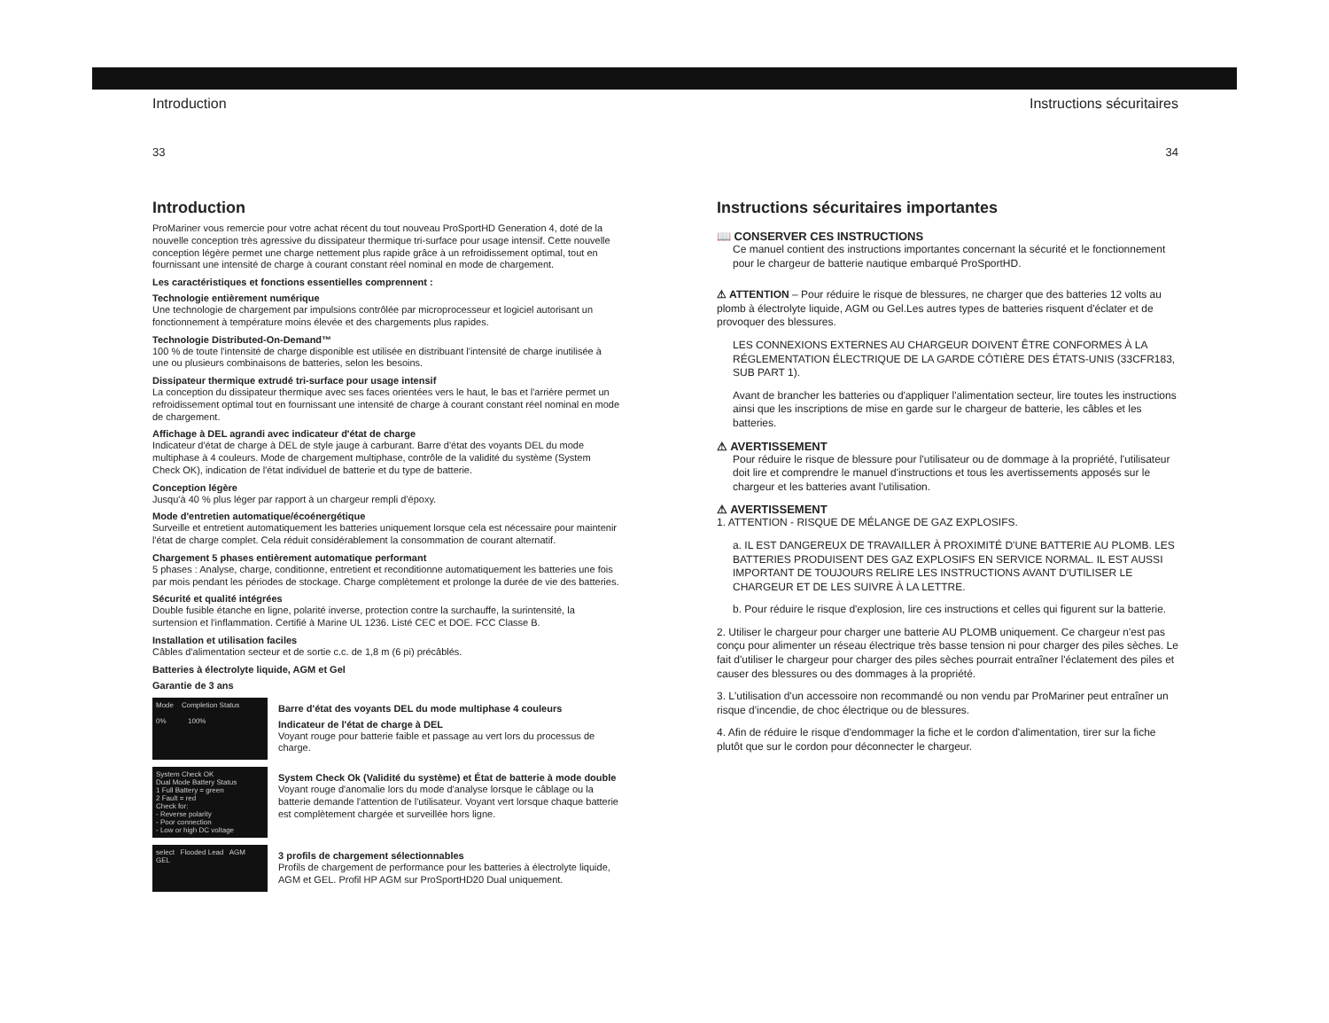Introduction
33
Introduction
ProMariner vous remercie pour votre achat récent du tout nouveau ProSportHD Generation 4, doté de la nouvelle conception très agressive du dissipateur thermique tri-surface pour usage intensif. Cette nouvelle conception légère permet une charge nettement plus rapide grâce à un refroidissement optimal, tout en fournissant une intensité de charge à courant constant réel nominal en mode de chargement.
Les caractéristiques et fonctions essentielles comprennent :
Technologie entièrement numérique
Une technologie de chargement par impulsions contrôlée par microprocesseur et logiciel autorisant un fonctionnement à température moins élevée et des chargements plus rapides.
Technologie Distributed-On-Demand™
100 % de toute l'intensité de charge disponible est utilisée en distribuant l'intensité de charge inutilisée à une ou plusieurs combinaisons de batteries, selon les besoins.
Dissipateur thermique extrudé tri-surface pour usage intensif
La conception du dissipateur thermique avec ses faces orientées vers le haut, le bas et l'arrière permet un refroidissement optimal tout en fournissant une intensité de charge à courant constant réel nominal en mode de chargement.
Affichage à DEL agrandi avec indicateur d'état de charge
Indicateur d'état de charge à DEL de style jauge à carburant. Barre d'état des voyants DEL du mode multiphase à 4 couleurs. Mode de chargement multiphase, contrôle de la validité du système (System Check OK), indication de l'état individuel de batterie et du type de batterie.
Conception légère
Jusqu'à 40 % plus léger par rapport à un chargeur rempli d'époxy.
Mode d'entretien automatique/écoénergétique
Surveille et entretient automatiquement les batteries uniquement lorsque cela est nécessaire pour maintenir l'état de charge complet. Cela réduit considérablement la consommation de courant alternatif.
Chargement 5 phases entièrement automatique performant
5 phases : Analyse, charge, conditionne, entretient et reconditionne automatiquement les batteries une fois par mois pendant les périodes de stockage. Charge complètement et prolonge la durée de vie des batteries.
Sécurité et qualité intégrées
Double fusible étanche en ligne, polarité inverse, protection contre la surchauffe, la surintensité, la surtension et l'inflammation. Certifié à Marine UL 1236. Listé CEC et DOE. FCC Classe B.
Installation et utilisation faciles
Câbles d'alimentation secteur et de sortie c.c. de 1,8 m (6 pi) précâblés.
Batteries à électrolyte liquide, AGM et Gel
Garantie de 3 ans
Mode Completion Status
0% 100%
Barre d'état des voyants DEL du mode multiphase 4 couleurs
Indicateur de l'état de charge à DEL
Voyant rouge pour batterie faible et passage au vert lors du processus de charge.
System Check OK
Dual Mode Battery Status
1 Full Battery = green
2 Fault = red
Check for:
- Reverse polarity
- Poor connection
- Low or high DC voltage
System Check Ok (Validité du système) et État de batterie à mode double
Voyant rouge d'anomalie lors du mode d'analyse lorsque le câblage ou la batterie demande l'attention de l'utilisateur. Voyant vert lorsque chaque batterie est complètement chargée et surveillée hors ligne.
select Flooded Lead AGM GEL
3 profils de chargement sélectionnables
Profils de chargement de performance pour les batteries à électrolyte liquide, AGM et GEL. Profil HP AGM sur ProSportHD20 Dual uniquement.
Instructions sécuritaires
34
Instructions sécuritaires importantes
📖 CONSERVER CES INSTRUCTIONS
Ce manuel contient des instructions importantes concernant la sécurité et le fonctionnement pour le chargeur de batterie nautique embarqué ProSportHD.
⚠ ATTENTION – Pour réduire le risque de blessures, ne charger que des batteries 12 volts au plomb à électrolyte liquide, AGM ou Gel.Les autres types de batteries risquent d'éclater et de provoquer des blessures.
LES CONNEXIONS EXTERNES AU CHARGEUR DOIVENT ÊTRE CONFORMES À LA RÉGLEMENTATION ÉLECTRIQUE DE LA GARDE CÔTIÈRE DES ÉTATS-UNIS (33CFR183, SUB PART 1).
Avant de brancher les batteries ou d'appliquer l'alimentation secteur, lire toutes les instructions ainsi que les inscriptions de mise en garde sur le chargeur de batterie, les câbles et les batteries.
⚠ AVERTISSEMENT
Pour réduire le risque de blessure pour l'utilisateur ou de dommage à la propriété, l'utilisateur doit lire et comprendre le manuel d'instructions et tous les avertissements apposés sur le chargeur et les batteries avant l'utilisation.
⚠ AVERTISSEMENT
1. ATTENTION - RISQUE DE MÉLANGE DE GAZ EXPLOSIFS.
a. IL EST DANGEREUX DE TRAVAILLER À PROXIMITÉ D'UNE BATTERIE AU PLOMB. LES BATTERIES PRODUISENT DES GAZ EXPLOSIFS EN SERVICE NORMAL. IL EST AUSSI IMPORTANT DE TOUJOURS RELIRE LES INSTRUCTIONS AVANT D'UTILISER LE CHARGEUR ET DE LES SUIVRE À LA LETTRE.
b. Pour réduire le risque d'explosion, lire ces instructions et celles qui figurent sur la batterie.
2. Utiliser le chargeur pour charger une batterie AU PLOMB uniquement. Ce chargeur n'est pas conçu pour alimenter un réseau électrique très basse tension ni pour charger des piles sèches. Le fait d'utiliser le chargeur pour charger des piles sèches pourrait entraîner l'éclatement des piles et causer des blessures ou des dommages à la propriété.
3. L'utilisation d'un accessoire non recommandé ou non vendu par ProMariner peut entraîner un risque d'incendie, de choc électrique ou de blessures.
4. Afin de réduire le risque d'endommager la fiche et le cordon d'alimentation, tirer sur la fiche plutôt que sur le cordon pour déconnecter le chargeur.